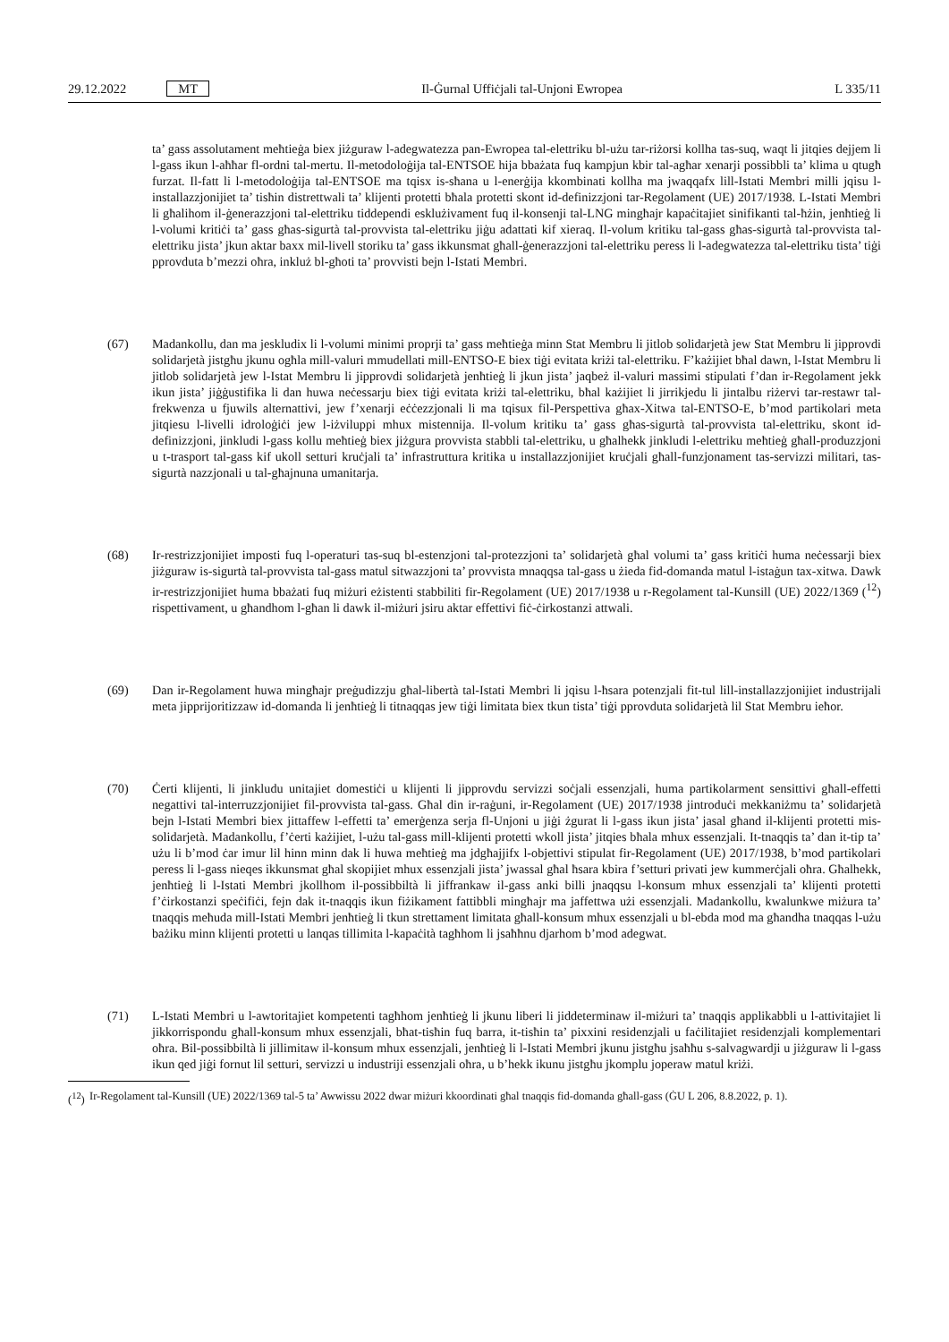29.12.2022 MT
Il-Ġurnal Uffiċjali tal-Unjoni Ewropea L 335/11
ta’ gass assolutament meħtieġa biex jiżguraw l-adegwatezza pan-Ewropea tal-elettriku bl-użu tar-riżorsi kollha tas-suq, waqt li jitqies dejjem li l-gass ikun l-aħħar fl-ordni tal-mertu. Il-metodoloġija tal-ENTSOE hija bbażata fuq kampjun kbir tal-agħar xenarji possibbli ta’ klima u qtugħ furzat. Il-fatt li l-metodoloġija tal-ENTSOE ma tqisx is-sħana u l-enerġija kkombinati kollha ma jwaqqafx lill-Istati Membri milli jqisu l-installazzjonijiet ta’ tisħin distrettwali ta’ klijenti protetti bħala protetti skont id-definizzjoni tar-Regolament (UE) 2017/1938. L-Istati Membri li għalihom il-ġenerazzjoni tal-elettriku tiddependi esklużivament fuq il-konsenji tal-LNG mingħajr kapaċitajiet sinifikanti tal-ħżin, jenħtieġ li l-volumi kritiċi ta’ gass għas-sigurtà tal-provvista tal-elettriku jiġu adattati kif xieraq. Il-volum kritiku tal-gass għas-sigurtà tal-provvista tal-elettriku jista’ jkun aktar baxx mil-livell storiku ta’ gass ikkunsmat għall-ġenerazzjoni tal-elettriku peress li l-adegwatezza tal-elettriku tista’ tiġi pprovduta b’mezzi oħra, inkluż bl-għoti ta’ provvisti bejn l-Istati Membri.
(67) Madankollu, dan ma jeskludix li l-volumi minimi proprji ta’ gass meħtieġa minn Stat Membru li jitlob solidarjetà jew Stat Membru li jipprovdi solidarjetà jistgħu jkunu ogħla mill-valuri mmudellati mill-ENTSO-E biex tiġi evitata kriżi tal-elettriku. F’każijiet bħal dawn, l-Istat Membru li jitlob solidarjetà jew l-Istat Membru li jipprovdi solidarjetà jenħtieġ li jkun jista’ jaqbeż il-valuri massimi stipulati f’dan ir-Regolament jekk ikun jista’ jiġġustifika li dan huwa neċessarju biex tiġi evitata kriżi tal-elettriku, bħal każijiet li jirrikjedu li jintalbu riżervi tar-restawr tal-frekwenza u fjuwils alternattivi, jew f’xenarji eċċezzjonali li ma tqisux fil-Perspettiva għax-Xitwa tal-ENTSO-E, b’mod partikolari meta jitqiesu l-livelli idroloġiċi jew l-iżviluppi mhux mistennija. Il-volum kritiku ta’ gass għas-sigurtà tal-provvista tal-elettriku, skont id-definizzjoni, jinkludi l-gass kollu meħtieġ biex jiżgura provvista stabbli tal-elettriku, u għalhekk jinkludi l-elettriku meħtieġ għall-produzzjoni u t-trasport tal-gass kif ukoll setturi kruċjali ta’ infrastruttura kritika u installazzjonijiet kruċjali għall-funzjonament tas-servizzi militari, tas-sigurtà nazzjonali u tal-għajnuna umanitarja.
(68) Ir-restrizzjonijiet imposti fuq l-operaturi tas-suq bl-estenzjoni tal-protezzjoni ta’ solidarjetà għal volumi ta’ gass kritiċi huma neċessarji biex jiżguraw is-sigurtà tal-provvista tal-gass matul sitwazzjoni ta’ provvista mnaqqsa tal-gass u żieda fid-domanda matul l-istaġun tax-xitwa. Dawk ir-restrizzjonijiet huma bbażati fuq miżuri eżistenti stabbiliti fir-Regolament (UE) 2017/1938 u r-Regolament tal-Kunsill (UE) 2022/1369 (<sup>12</sup>) rispettivament, u għandhom l-għan li dawk il-miżuri jsiru aktar effettivi fiċ-ċirkostanzi attwali.
(69) Dan ir-Regolament huwa mingħajr preġudizzju għal-libertà tal-Istati Membri li jqisu l-ħsara potenzjali fit-tul lill-installazzjonijiet industrijali meta jipprijoritizzaw id-domanda li jenħtieġ li titnaqqas jew tiġi limitata biex tkun tista’ tiġi pprovduta solidarjetà lil Stat Membru ieħor.
(70) Ċerti klijenti, li jinkludu unitajiet domestiċi u klijenti li jipprovdu servizzi soċjali essenzjali, huma partikolarment sensittivi għall-effetti negattivi tal-interruzzjonijiet fil-provvista tal-gass. Għal din ir-raġuni, ir-Regolament (UE) 2017/1938 jintroduċi mekkaniżmu ta’ solidarjetà bejn l-Istati Membri biex jittaffew l-effetti ta’ emerġenza serja fl-Unjoni u jiġi żgurat li l-gass ikun jista’ jasal għand il-klijenti protetti mis-solidarjetà. Madankollu, f’ċerti każijiet, l-użu tal-gass mill-klijenti protetti wkoll jista’ jitqies bħala mhux essenzjali. It-tnaqqis ta’ dan it-tip ta’ użu li b’mod ċar imur lil hinn minn dak li huwa meħtieġ ma jdgħajjifx l-objettivi stipulat fir-Regolament (UE) 2017/1938, b’mod partikolari peress li l-gass nieqes ikkunsmat għal skopijiet mhux essenzjali jista’ jwassal għal ħsara kbira f’setturi privati jew kummerċjali oħra. Għalhekk, jenħtieġ li l-Istati Membri jkollhom il-possibbiltà li jiffrankaw il-gass anki billi jnaqqsu l-konsum mhux essenzjali ta’ klijenti protetti f’ċirkostanzi speċifiċi, fejn dak it-tnaqqis ikun fiżikament fattibbli mingħajr ma jaffettwa użi essenzjali. Madankollu, kwalunkwe miżura ta’ tnaqqis meħuda mill-Istati Membri jenħtieġ li tkun strettament limitata għall-konsum mhux essenzjali u bl-ebda mod ma għandha tnaqqas l-użu bażiku minn klijenti protetti u lanqas tillimita l-kapaċità tagħhom li jsaħħnu djarhom b’mod adegwat.
(71) L-Istati Membri u l-awtoritajiet kompetenti tagħhom jenħtieġ li jkunu liberi li jiddeterminaw il-miżuri ta’ tnaqqis applikabbli u l-attivitajiet li jikkorrispondu għall-konsum mhux essenzjali, bħat-tisħin fuq barra, it-tisħin ta’ pixxini residenzjali u faċilitajiet residenzjali komplementari oħra. Bil-possibbiltà li jillimitaw il-konsum mhux essenzjali, jenħtieġ li l-Istati Membri jkunu jistgħu jsaħħu s-salvagwardji u jiżguraw li l-gass ikun qed jiġi fornut lil setturi, servizzi u industriji essenzjali oħra, u b’hekk ikunu jistgħu jkomplu joperaw matul kriżi.
(<sup>12</sup>)
Ir-Regolament tal-Kunsill (UE) 2022/1369 tal-5 ta’ Awwissu 2022 dwar miżuri kkoordinati għal tnaqqis fid-domanda għall-gass (ĠU L 206, 8.8.2022, p. 1).